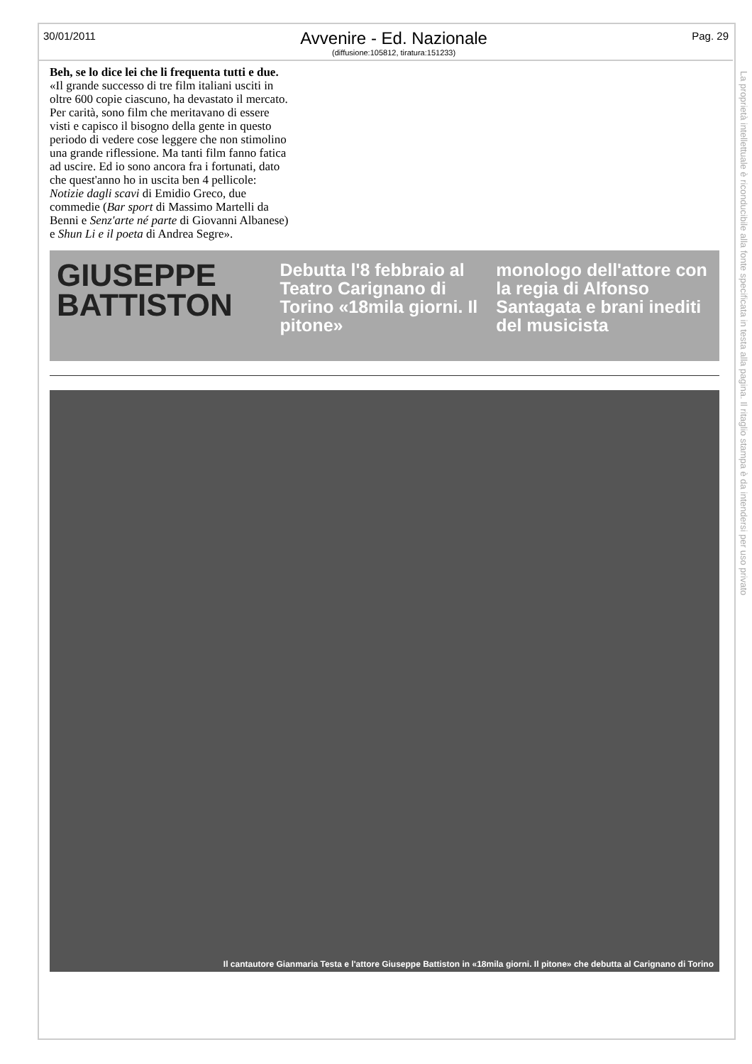30/01/2011
Avvenire - Ed. Nazionale
(diffusione:105812, tiratura:151233)
Pag. 29
La proprietà intellettuale è riconducibile alla fonte specificata in testa alla pagina. Il ritaglio stampa è da intendersi per uso privato
Beh, se lo dice lei che li frequenta tutti e due.
«Il grande successo di tre film italiani usciti in oltre 600 copie ciascuno, ha devastato il mercato. Per carità, sono film che meritavano di essere visti e capisco il bisogno della gente in questo periodo di vedere cose leggere che non stimolino una grande riflessione. Ma tanti film fanno fatica ad uscire. Ed io sono ancora fra i fortunati, dato che quest'anno ho in uscita ben 4 pellicole: Notizie dagli scavi di Emidio Greco, due commedie (Bar sport di Massimo Martelli da Benni e Senz'arte né parte di Giovanni Albanese) e Shun Li e il poeta di Andrea Segre».
GIUSEPPE BATTISTON
Debutta l'8 febbraio al Teatro Carignano di Torino «18mila giorni. Il pitone»
monologo dell'attore con la regia di Alfonso Santagata e brani inediti del musicista
Il cantautore Gianmaria Testa e l'attore Giuseppe Battiston in «18mila giorni. Il pitone» che debutta al Carignano di Torino